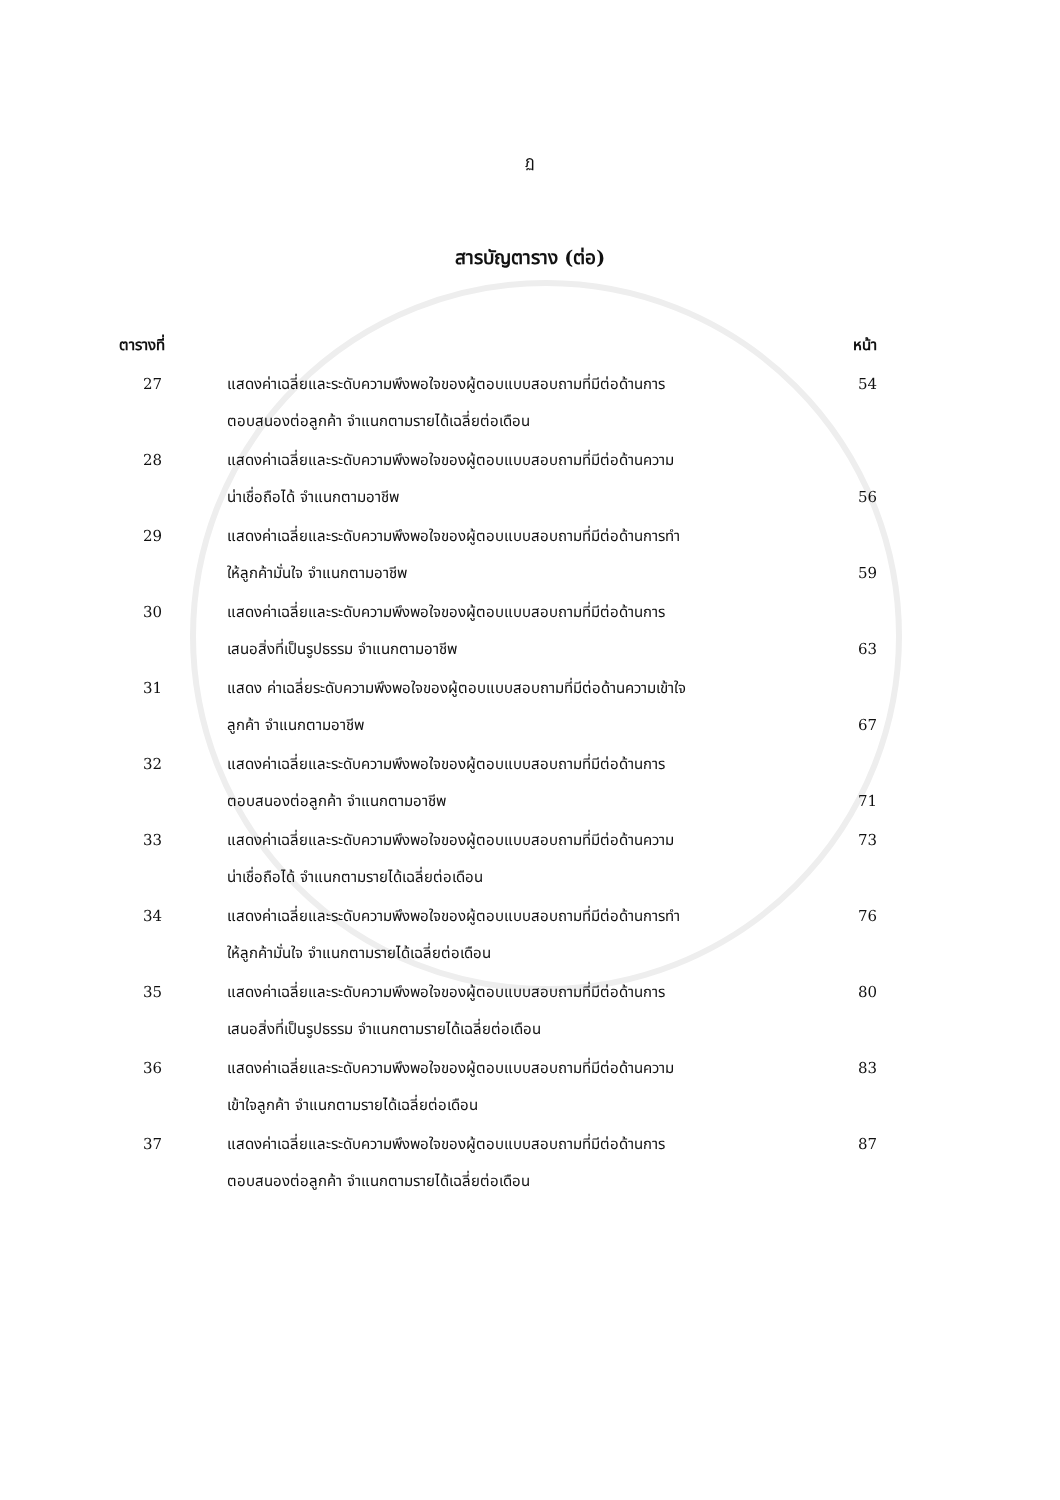ฏ
สารบัญตาราง (ต่อ)
| ตารางที่ | | หน้า |
| --- | --- | --- |
| 27 | แสดงค่าเฉลี่ยและระดับความพึงพอใจของผู้ตอบแบบสอบถามที่มีต่อด้านการ ตอบสนองต่อลูกค้า จำแนกตามรายได้เฉลี่ยต่อเดือน | 54 |
| 28 | แสดงค่าเฉลี่ยและระดับความพึงพอใจของผู้ตอบแบบสอบถามที่มีต่อด้านความ น่าเชื่อถือได้ จำแนกตามอาชีพ | 56 |
| 29 | แสดงค่าเฉลี่ยและระดับความพึงพอใจของผู้ตอบแบบสอบถามที่มีต่อด้านการทำ ให้ลูกค้ามั่นใจ จำแนกตามอาชีพ | 59 |
| 30 | แสดงค่าเฉลี่ยและระดับความพึงพอใจของผู้ตอบแบบสอบถามที่มีต่อด้านการ เสนอสิ่งที่เป็นรูปธรรม จำแนกตามอาชีพ | 63 |
| 31 | แสดง ค่าเฉลี่ยระดับความพึงพอใจของผู้ตอบแบบสอบถามที่มีต่อด้านความเข้าใจ ลูกค้า จำแนกตามอาชีพ | 67 |
| 32 | แสดงค่าเฉลี่ยและระดับความพึงพอใจของผู้ตอบแบบสอบถามที่มีต่อด้านการ ตอบสนองต่อลูกค้า จำแนกตามอาชีพ | 71 |
| 33 | แสดงค่าเฉลี่ยและระดับความพึงพอใจของผู้ตอบแบบสอบถามที่มีต่อด้านความ น่าเชื่อถือได้ จำแนกตามรายได้เฉลี่ยต่อเดือน | 73 |
| 34 | แสดงค่าเฉลี่ยและระดับความพึงพอใจของผู้ตอบแบบสอบถามที่มีต่อด้านการทำ ให้ลูกค้ามั่นใจ จำแนกตามรายได้เฉลี่ยต่อเดือน | 76 |
| 35 | แสดงค่าเฉลี่ยและระดับความพึงพอใจของผู้ตอบแบบสอบถามที่มีต่อด้านการ เสนอสิ่งที่เป็นรูปธรรม จำแนกตามรายได้เฉลี่ยต่อเดือน | 80 |
| 36 | แสดงค่าเฉลี่ยและระดับความพึงพอใจของผู้ตอบแบบสอบถามที่มีต่อด้านความ เข้าใจลูกค้า จำแนกตามรายได้เฉลี่ยต่อเดือน | 83 |
| 37 | แสดงค่าเฉลี่ยและระดับความพึงพอใจของผู้ตอบแบบสอบถามที่มีต่อด้านการ ตอบสนองต่อลูกค้า จำแนกตามรายได้เฉลี่ยต่อเดือน | 87 |